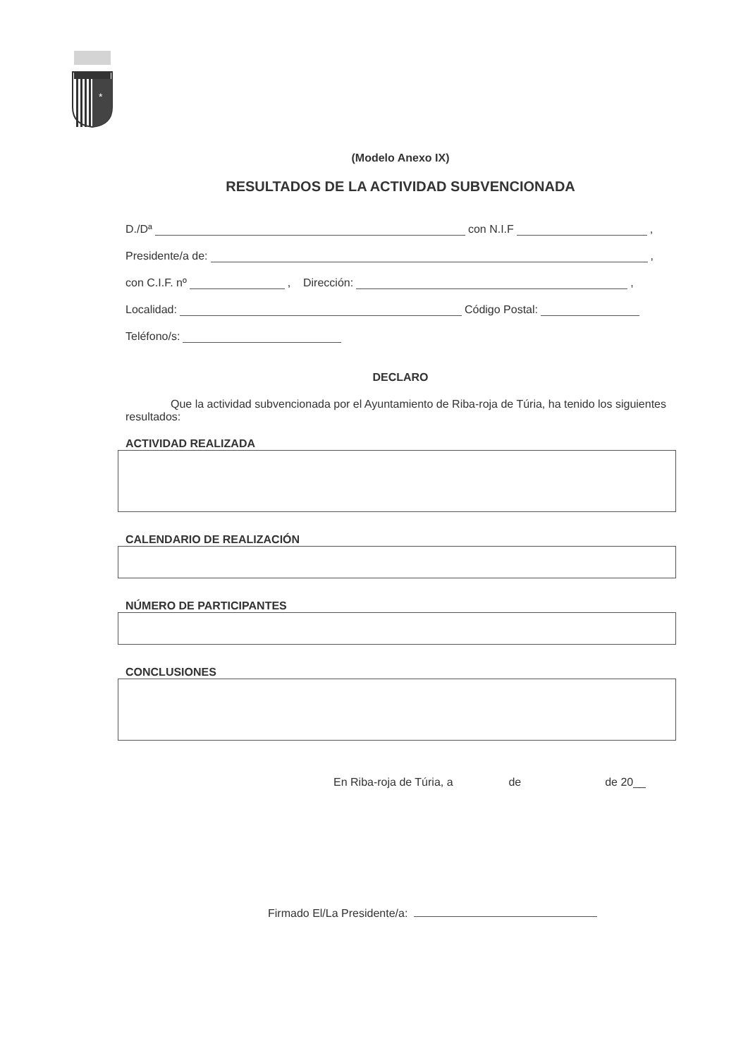*
(Modelo Anexo IX)
RESULTADOS DE LA ACTIVIDAD SUBVENCIONADA
D./Dª con N.I.F ,
Presidente/a de: ,
con C.I.F. nº , Dirección: ,
Localidad: Código Postal:
Teléfono/s:
DECLARO
Que la actividad subvencionada por el Ayuntamiento de Riba-roja de Túria, ha tenido los siguientes resultados:
ACTIVIDAD REALIZADA
CALENDARIO DE REALIZACIÓN
NÚMERO DE PARTICIPANTES
CONCLUSIONES
En Riba-roja de Túria, a de de 20__
Firmado El/La Presidente/a: